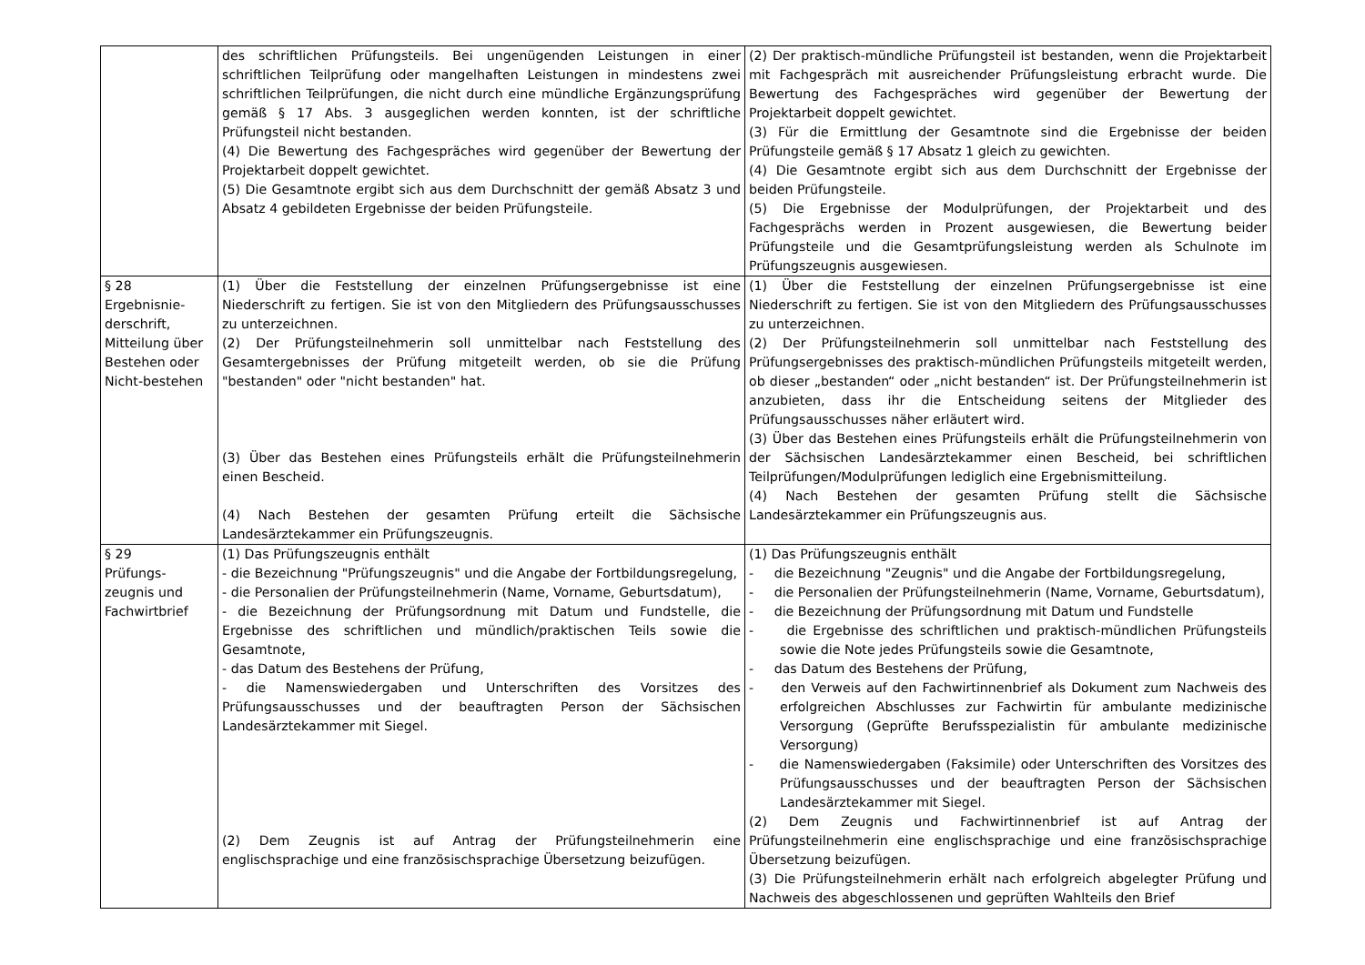| | des schriftlichen Prüfungsteils. Bei ungenügenden Leistungen in einer schriftlichen Teilprüfung oder mangelhaften Leistungen in mindestens zwei schriftlichen Teilprüfungen, die nicht durch eine mündliche Ergänzungsprüfung gemäß § 17 Abs. 3 ausgeglichen werden konnten, ist der schriftliche Prüfungsteil nicht bestanden. (4) Die Bewertung des Fachgespräches wird gegenüber der Bewertung der Projektarbeit doppelt gewichtet. (5) Die Gesamtnote ergibt sich aus dem Durchschnitt der gemäß Absatz 3 und Absatz 4 gebildeten Ergebnisse der beiden Prüfungsteile. | (2) Der praktisch-mündliche Prüfungsteil ist bestanden, wenn die Projektarbeit mit Fachgespräch mit ausreichender Prüfungsleistung erbracht wurde. Die Bewertung des Fachgespräches wird gegenüber der Bewertung der Projektarbeit doppelt gewichtet. (3) Für die Ermittlung der Gesamtnote sind die Ergebnisse der beiden Prüfungsteile gemäß § 17 Absatz 1 gleich zu gewichten. (4) Die Gesamtnote ergibt sich aus dem Durchschnitt der Ergebnisse der beiden Prüfungsteile. (5) Die Ergebnisse der Modulprüfungen, der Projektarbeit und des Fachgesprächs werden in Prozent ausgewiesen, die Bewertung beider Prüfungsteile und die Gesamtprüfungsleistung werden als Schulnote im Prüfungszeugnis ausgewiesen. |
| § 28 Ergebnisnie-derschrift, Mitteilung über Bestehen oder Nicht-bestehen | (1) Über die Feststellung der einzelnen Prüfungsergebnisse ist eine Niederschrift zu fertigen. Sie ist von den Mitgliedern des Prüfungsausschusses zu unterzeichnen. (2) Der Prüfungsteilnehmerin soll unmittelbar nach Feststellung des Gesamtergebnisses der Prüfung mitgeteilt werden, ob sie die Prüfung "bestanden" oder "nicht bestanden" hat. (3) Über das Bestehen eines Prüfungsteils erhält die Prüfungsteilnehmerin einen Bescheid. (4) Nach Bestehen der gesamten Prüfung erteilt die Sächsische Landesärztekammer ein Prüfungszeugnis. | (1) Über die Feststellung der einzelnen Prüfungsergebnisse ist eine Niederschrift zu fertigen. Sie ist von den Mitgliedern des Prüfungsausschusses zu unterzeichnen. (2) Der Prüfungsteilnehmerin soll unmittelbar nach Feststellung des Prüfungsergebnisses des praktisch-mündlichen Prüfungsteils mitgeteilt werden, ob dieser „bestanden“ oder „nicht bestanden“ ist. Der Prüfungsteilnehmerin ist anzubieten, dass ihr die Entscheidung seitens der Mitglieder des Prüfungsausschusses näher erläutert wird. (3) Über das Bestehen eines Prüfungsteils erhält die Prüfungsteilnehmerin von der Sächsischen Landesärztekammer einen Bescheid, bei schriftlichen Teilprüfungen/Modulprüfungen lediglich eine Ergebnismitteilung. (4) Nach Bestehen der gesamten Prüfung stellt die Sächsische Landesärztekammer ein Prüfungszeugnis aus. |
| § 29 Prüfungs-zeugnis und Fachwirtbrief | (1) Das Prüfungszeugnis enthält - die Bezeichnung "Prüfungszeugnis" und die Angabe der Fortbildungsregelung, - die Personalien der Prüfungsteilnehmerin (Name, Vorname, Geburtsdatum), - die Bezeichnung der Prüfungsordnung mit Datum und Fundstelle, die Ergebnisse des schriftlichen und mündlich/praktischen Teils sowie die Gesamtnote, - das Datum des Bestehens der Prüfung, - die Namenswiedergaben und Unterschriften des Vorsitzes des Prüfungsausschusses und der beauftragten Person der Sächsischen Landesärztekammer mit Siegel. (2) Dem Zeugnis ist auf Antrag der Prüfungsteilnehmerin eine englischsprachige und eine französischsprachige Übersetzung beizufügen. | (1) Das Prüfungszeugnis enthält - die Bezeichnung "Zeugnis" und die Angabe der Fortbildungsregelung, - die Personalien der Prüfungsteilnehmerin (Name, Vorname, Geburtsdatum), - die Bezeichnung der Prüfungsordnung mit Datum und Fundstelle - die Ergebnisse des schriftlichen und praktisch-mündlichen Prüfungsteils sowie die Note jedes Prüfungsteils sowie die Gesamtnote, - das Datum des Bestehens der Prüfung, - den Verweis auf den Fachwirtinnenbrief als Dokument zum Nachweis des erfolgreichen Abschlusses zur Fachwirtin für ambulante medizinische Versorgung (Geprüfte Berufsspezialistin für ambulante medizinische Versorgung) - die Namenswiedergaben (Faksimile) oder Unterschriften des Vorsitzes des Prüfungsausschusses und der beauftragten Person der Sächsischen Landesärztekammer mit Siegel. (2) Dem Zeugnis und Fachwirtinnenbrief ist auf Antrag der Prüfungsteilnehmerin eine englischsprachige und eine französischsprachige Übersetzung beizufügen. (3) Die Prüfungsteilnehmerin erhält nach erfolgreich abgelegter Prüfung und Nachweis des abgeschlossenen und geprüften Wahlteils den Brief |